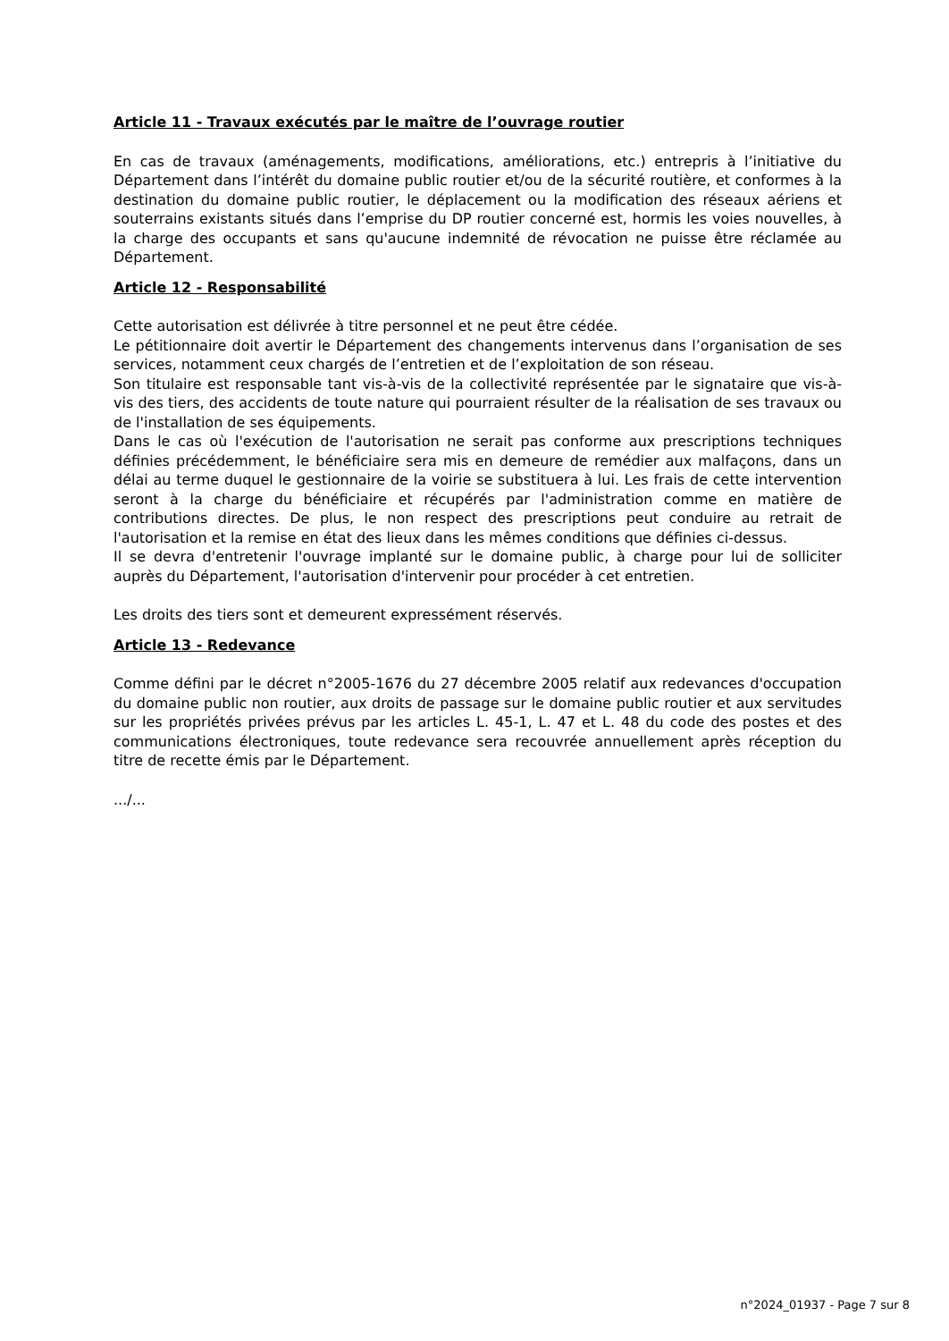Article 11 - Travaux exécutés par le maître de l’ouvrage routier
En cas de travaux (aménagements, modifications, améliorations, etc.) entrepris à l’initiative du Département dans l’intérêt du domaine public routier et/ou de la sécurité routière, et conformes à la destination du domaine public routier, le déplacement ou la modification des réseaux aériens et souterrains existants situés dans l’emprise du DP routier concerné est, hormis les voies nouvelles, à la charge des occupants et sans qu'aucune indemnité de révocation ne puisse être réclamée au Département.
Article 12 - Responsabilité
Cette autorisation est délivrée à titre personnel et ne peut être cédée.
Le pétitionnaire doit avertir le Département des changements intervenus dans l’organisation de ses services, notamment ceux chargés de l’entretien et de l’exploitation de son réseau.
Son titulaire est responsable tant vis-à-vis de la collectivité représentée par le signataire que vis-à-vis des tiers, des accidents de toute nature qui pourraient résulter de la réalisation de ses travaux ou de l'installation de ses équipements.
Dans le cas où l'exécution de l'autorisation ne serait pas conforme aux prescriptions techniques définies précédemment, le bénéficiaire sera mis en demeure de remédier aux malfaçons, dans un délai au terme duquel le gestionnaire de la voirie se substituera à lui. Les frais de cette intervention seront à la charge du bénéficiaire et récupérés par l'administration comme en matière de contributions directes. De plus, le non respect des prescriptions peut conduire au retrait de l'autorisation et la remise en état des lieux dans les mêmes conditions que définies ci-dessus.
Il se devra d'entretenir l'ouvrage implanté sur le domaine public, à charge pour lui de solliciter auprès du Département, l'autorisation d'intervenir pour procéder à cet entretien.
Les droits des tiers sont et demeurent expressément réservés.
Article 13 - Redevance
Comme défini par le décret n°2005-1676 du 27 décembre 2005 relatif aux redevances d'occupation du domaine public non routier, aux droits de passage sur le domaine public routier et aux servitudes sur les propriétés privées prévus par les articles L. 45-1, L. 47 et L. 48 du code des postes et des communications électroniques, toute redevance sera recouvrée annuellement après réception du titre de recette émis par le Département.
.../...
n°2024_01937 - Page 7 sur 8